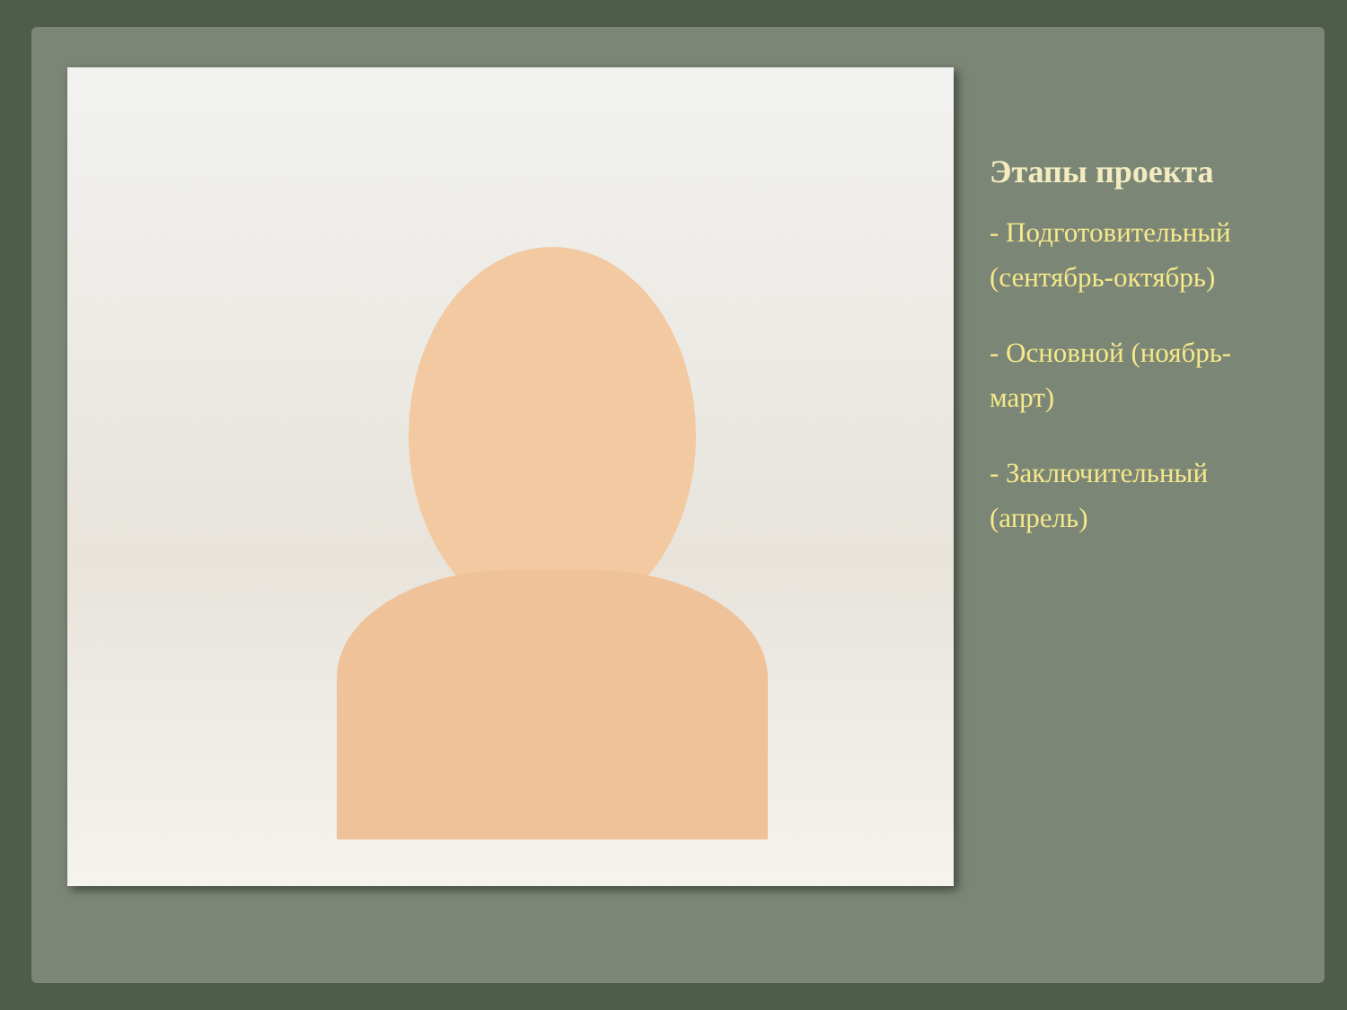Этапы проекта
- Подготовительный (сентябрь-октябрь)
- Основной (ноябрь-март)
- Заключительный (апрель)